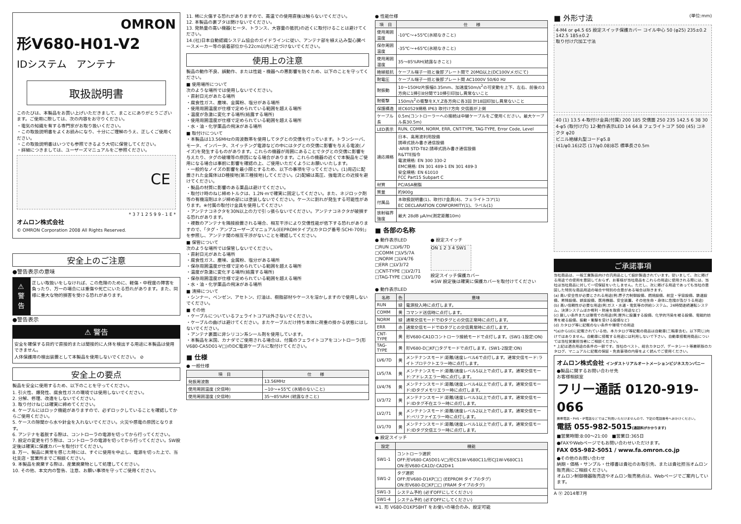OMRON
形V680-H01-V2
IDシステム　アンテナ
取扱説明書
このたびは、本製品をお買い上げいただきまして、まことにありがとうございます。ご使用に際しては、次の内容をお守りください。
・電気の知識を有する専門家がお取り扱いください。
・この取扱説明書をよくお読みになり、十分にご理解のうえ、正しくご使用ください。
・この取扱説明書はいつでも参照できるよう大切に保管してください。
・詳細につきましては、ユーザーズマニュアルをご参照ください。
CE
* 3 7 1 2 5 9 9 - 1 E *
オムロン株式会社
© OMRON Corporation 2008 All Rights Reserved.
安全上のご注意
●警告表示の意味
⚠警告
正しい取扱いをしなければ、この危険のために、軽傷・中程度の障害を負ったり、万一の場合には重傷や死亡にいたる恐れがあります。また、同様に重大な物的損害を受ける恐れがあります。
●警告表示
⚠ 警告
安全を確保する目的で直接的または間接的に人体を検出する用途に本製品は使用できません。
人体保護用の検出装置として本製品を使用しないでください。 ⊘
安全上の要点
製品を安全に使用するため、以下のことを守ってください。
1. 引火性、爆発性、腐食性ガスの環境では使用しないでください。
2. 分解、修理、改造をしないでください。
3. 取り付けねじは確実に締めてください。
4. ケーブルにはロック機能がありますので、必ずロックしていることを確認してからご使用ください。
5. ケースの隙間から水や針金を入れないでください。火災や感電の原因となります。
6. アンテナを着脱する際は、コントローラの電源を切ってから行ってください。
7. 設定の変更を行う際は、コントローラの電源を切ってから行ってください。SW設定後は確実に保護カバーを取付けてください。
8. 万一、製品に異常を感じた時には、すぐに使用を中止し、電源を切った上で、当社支店・営業所までご相談ください。
9. 本製品を廃棄する際は、産業廃棄物として処理してください。
10. その他、本文内の警告、注意、お願い事項を守ってご使用ください。
11. 稀に火傷する恐れがありますので、高温での使用直後は触らないでください。
12. 本製品の裏ブタは開けないでください。
13. 発熱量の高い機器(ヒータ、トランス、大容量の抵抗)の近くに取付けることは避けてください。
14.(社)日本自動認識システム協会のガイドラインに従い、アンテナ部を植え込み型心臓ペースメーカー等の装着部位から22cm以内に近づけないでください。
使用上の注意
製品の動作不良、誤動作、または性能・機器への悪影響を防ぐため、以下のことを守ってください。
■ 使用場所について
次のような場所では使用しないでください。
・直射日光があたる場所
・腐食性ガス、塵埃、金属粉、塩分がある場所
・使用周囲温度が仕様で定められている範囲を超える場所
・温度が急激に変化する場所(結露する場所)
・使用周囲湿度が仕様で定められている範囲を超える場所
・水・油・化学薬品の飛沫がある場所
■ 取付けについて
・本製品は13.56MHzの周波数帯を使用してタグとの交信を行っています。トランシーバ、モータ、インバータ、スイッチング電源などの中にはタグとの交信に影響を与える電波(ノイズ)を発生するものがあります。これらの機器が周囲にあることでタグとの交信に影響を与えたり、タグの破壊等の原因になる場合があります。これらの機器の近くで本製品をご使用になる場合は事前に影響を確認の上、ご使用いただくようにお願いいたします。
・一般的なノイズの影響を最小限とするため、以下の事項を守ってください。(1)周辺に配置された金属体はD種接地(第三種接地)してください。(2)配線は高圧、強電流との近接を避けてください。
・製品の材質に影響のある薬品は避けてください。
・取付け時のねじ締めトルクは、1.2N·mで確実に固定してください。また、ネジロック剤等の有機溶剤はネジ締め部には塗装しないでください。ケースに割れが発生する可能性があります。※付属の取付け金具を使用してください
・アンテナコネクタを30N以上の力で引っ張らないでください。アンテナコネクタが破損する恐れがあります。
・複数のアンテナを隣接設置される場合、相互干渉により交信性能が低下する恐れがありますので、「タグ・アンプユーザーズマニュアル(EEPROMタイプ)(カタログ番号:SCHI-709)」を参照し、アンテナ間の相互干渉がないことを確認してください。
■ 保管について
次のような場所では保管しないでください。
・直射日光があたる場所
・腐食性ガス、塵埃、金属粉、塩分がある場所
・保存周囲温度が仕様で定められている範囲を超える場所
・温度が急激に変化する場所(結露する場所)
・保存周囲湿度が仕様で定められている範囲を超える場所
・水・油・化学薬品の飛沫がある場所
■ 清掃について
・シンナー、ベンゼン、アセトン、灯油は、樹脂部材やケースを溶かしますので使用しないでください。
■ その他
・ケーブルについているフェライトコアは外さないでください。
・ケーブルの曲げは避けてください。またケーブルだけ持ち本体に荷重の掛かる状態にはしないでください。
・アンテナ裏面に非シリコン系シール剤を使用しています。
・本製品を米国、カナダでご使用される場合は、付属のフェライトコアをコントローラ(形V680-CA5D01-V□)のDC電源ケーブルに取付けてください。
■ 仕様
● 一般仕様
| 項 目 | 仕 様 |
| --- | --- |
| 発振周波数 | 13.56MHz |
| 使用周囲温度 (交信時) | −10〜+55℃ (氷結のないこと) |
| 使用周囲湿度 (交信時) | 35〜85%RH (結露なきこと) |
● 性能仕様
| 項 目 | 仕 様 |
| --- | --- |
| 使用周囲温度 | -10℃〜+55℃(氷結なきこと) |
| 保存周囲温度 | -35℃〜+65℃(氷結なきこと) |
| 使用周囲湿度 | 35〜85%RH(結露なきこと) |
| 絶縁抵抗 | ケーブル端子一括と後部プレート間で 20MΩ以上(DC100Vメガにて) |
| 耐電圧 | ケーブル端子一括と後部プレート間 AC1000V 50/60 Hz |
| 耐振動 | 10〜150Hz片振幅0.35mm、加速度50m/s<sup>2</sup>の可変動を上下、左右、前後の3方向に1掃引8分間で10掃引印加し異常ないこと |
| 耐衝撃 | 150m/s<sup>2</sup>の衝撃をX,Y,Z各方向に各3回 計18回印加し異常ないこと |
| 保護構造 | IEC60529規格 IP63 取付け方向 交信面が上側 |
| ケーブル長 | 0.5m(コントローラーへの接続は中継ケーブルをご使用ください。最大ケーブル長30.5m) |
| LED表示 | RUN, COMM, NORM, ERR, CNT-TYPE, TAG-TYPE, Error Code, Level |
| 適応規格 | 日本、高周波利用設備 誘導式読み書き通信設備 ·ARIB STD-T82:誘導式読み書き通信設備 R&TTE指令 電波規格: EN 300 330-2 EMC規格: EN 301 489-1 EN 301 489-3 安全規格: EN 61010 FCC Part15 Subpart C |
| 材質 | PC/ASA樹脂 |
| 質量 | 約900g |
| 付属品 | 本取扱説明書(1)、取付け金具(4)、フェライトコア(1) EC DECLARATION CONFORMITY(1)、ラベル(1) |
| 放射磁界強度 | 最大 28dB μA/m(測定距離10m) |
■ 各部の名称
● 動作表示LED
□RUN □LV6/7D
□COMM □LV5/7A
□NORM □LV4/76
□ERR □LV3/72
□CNT-TYPE □LV2/71
□TAG-TYPE □LV1/70
● 設定スイッチ
ON 1 2 3 4 SW1
設定スイッチ保護カバー
※SW 設定後は確実に保護カバーを取付けてください
● 動作表示LED
| 名称 | 色 | 意味 |
| --- | --- | --- |
| RUN | 緑 | 電源投入時に点灯します。 |
| COMM | 黄 | コマンド送信時に点灯します。 |
| NORM | 緑 | 通常交信モードでIDタグとの交信正常時に点灯します。 |
| ERR | 赤 | 通常交信モードでIDタグとの交信異常時に点灯します。 |
| CNT-TYPE | 黄 | 形V680-CA1Dコントローラ接続モードで点灯します。(SW1-1設定:ON) |
| TAG-TYPE | 黄 | 形V680-D□KF□タグモードで点灯します。(SW1-2設定:ON) |
| LV6/7D | 黄 | メンテナンスモード:距離/速度レベル6で点灯します。通常交信モード:ライトプロテクトエラー時に点灯します。 |
| LV5/7A | 黄 | メンテナンスモード:距離/速度レベル5以上で点灯します。通常交信モード:アドレスエラー時に点灯します。 |
| LV4/76 | 黄 | メンテナンスモード:距離/速度レベル4以上で点灯します。通常交信モード:IDタグメモリエラー時に点灯します。 |
| LV3/72 | 黄 | メンテナンスモード:距離/速度レベル3以上で点灯します。通常交信モード:IDタグ不在エラー時に点灯します。 |
| LV2/71 | 黄 | メンテナンスモード:距離/速度レベル2以上で点灯します。通常交信モード:ベリファイエラー時に点灯します。 |
| LV1/70 | 黄 | メンテナンスモード:距離/速度レベル1以上で点灯します。通常交信モード:IDタグ交信エラー時に点灯します。 |
● 設定スイッチ
| 設定 | 機能 |
| --- | --- |
| SW1-1 | コントローラ選択 OFF:形V680-CA5D01-V□/形CS1W-V680C11/形CJ1W-V680C11 ON:形V680-CA1D/-CA2D※1 |
| SW1-2 | タグ選択 OFF:形V680-D1KP□□ (EEPROM タイプのタグ) ON:形V680-D□KF□□ (FRAM タイプのタグ) |
| SW1-3 | システム予約 (必ずOFFにしてください) |
| SW1-4 | システム予約 (必ずOFFにしてください) |
※1. 形 V680-D1KP58HT をお使いの場合のみ、設定可能
■ 外形寸法 (単位:mm)
4-M4 or φ4.5 65 設定スイッチ保護カバー コイル中心 50 (φ25) 235±0.2 142.5 185±0.2
取り付け穴加工寸法
40 (1) 13.5 4-取付け金具(付属) 200 185 交信面 250 235 142.5 6 38 30 4-φ5 (取付け穴) 12-動作表示LED 14 64.8 フェライトコア 500 (45) コネクタ φ20
ビニル絶縁丸型コードφ5.8
(41/φ0.16)2芯 (17/φ0.08)8芯 標準長さ0.5m
ご承諾事項
当社商品は、一般工業製品向けの汎用品として設計製造されています。従いまして、次に掲げる用途での使用を意図しておらず、お客様が当社商品をこれらの用途に使用される際には、当社は当社商品に対して一切保証をいたしません。ただし、次に掲げる用途であっても当社の意図した特別な商品用途の場合や特別の合意がある場合は除きます。
(a) 高い安全性が必要とされる用途(例:原子力制御設備、燃焼設備、航空・宇宙設備、鉄道設備、昇降設備、娯楽設備、医用機器、安全装置、その他生命・身体に危険が及びうる用途)
(b) 高い信頼性が必要な用途(例:ガス・水道・電気等の供給システム、24時間連続運転システム、決済システムほか権利・財産を取扱う用途など)
(c) 厳しい条件または環境での用途(例:屋外に設置する設備、化学的汚染を被る設備、電磁的妨害を被る設備、振動・衝撃を受ける設備など)
(d) カタログ等に記載のない条件や環境での用途
*(a)から(d)に記載されている他、本カタログ等記載の商品は自動車(二輪車含む。以下同じ)向けではありません。自動車に搭載する用途には利用しないで下さい。自動車搭載用商品については当社営業担当者にご相談ください。
* 上記は適合用途の条件の一部です。当社のベスト、総合カタログ、データシート等最新版のカタログ、マニュアルに記載の保証・免責事項の内容をよく読んでご使用ください。
オムロン株式会社 インダストリアルオートメーションビジネスカンパニー
●製品に関するお問い合わせ先
お客様相談室
フリー通話 0120-919-066
携帯電話・PHS・IP電話などではご利用いただけませんので、下記の電話番号へおかけください。
電話 055-982-5015(通話料がかかります)
■営業時間:8:00〜21:00　■営業日:365日
●FAXやWebページでもお問い合わせいただけます。
FAX 055-982-5051 / www.fa.omron.co.jp
●その他のお問い合わせ
納期・価格・サンプル・仕様書は貴社のお取引先、または貴社担当オムロン販売員にご相談ください。
オムロン制御機器販売店やオムロン販売拠点は、Webページでご案内しています。
A Ⓥ 2014年7月